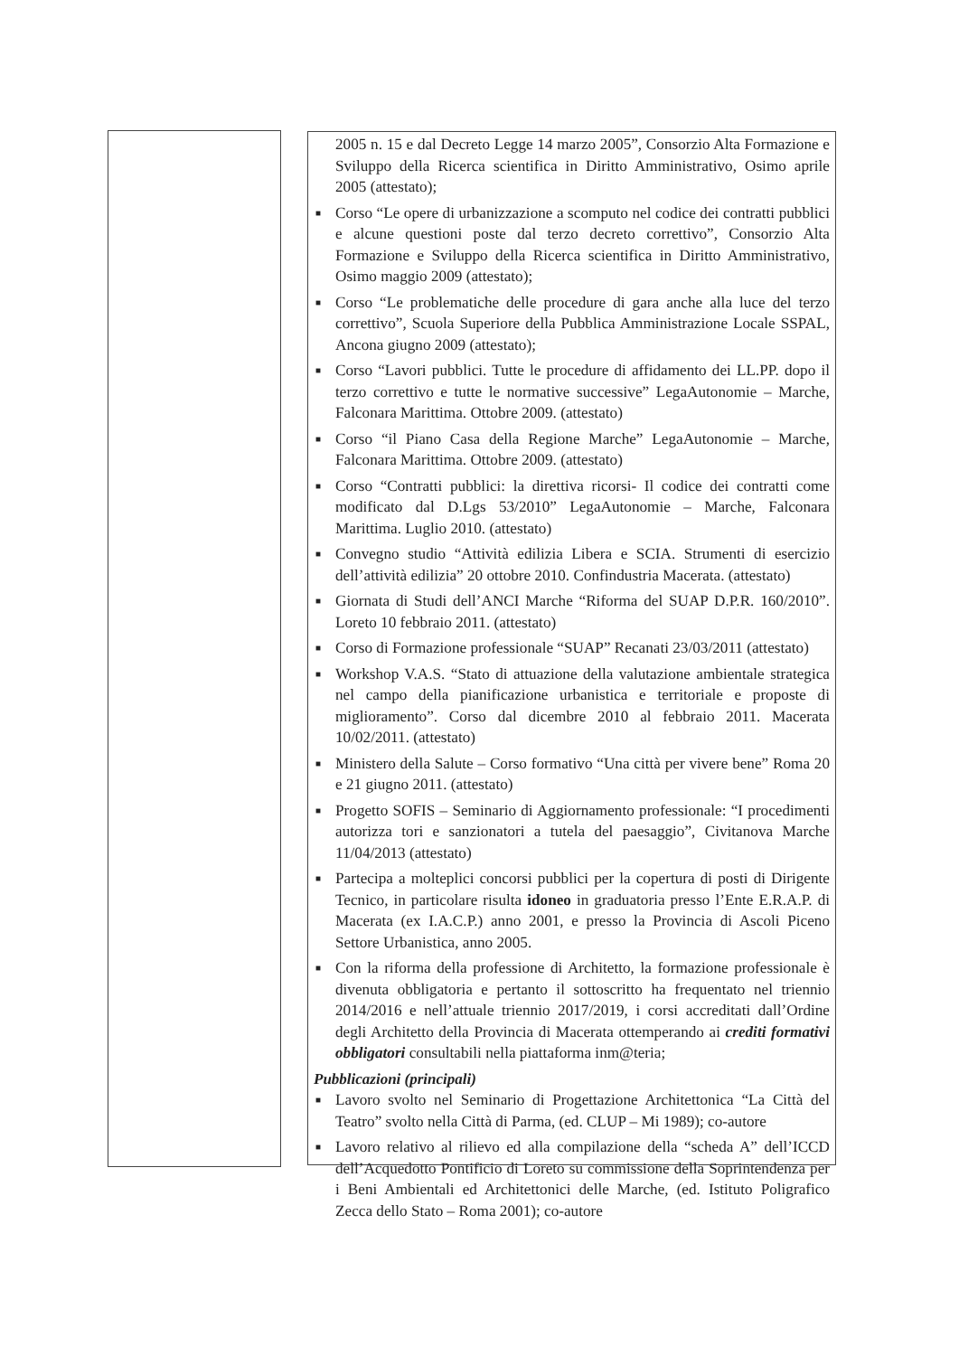2005 n. 15 e dal Decreto Legge 14 marzo 2005”, Consorzio Alta Formazione e Sviluppo della Ricerca scientifica in Diritto Amministrativo, Osimo aprile 2005 (attestato);
■ Corso “Le opere di urbanizzazione a scomputo nel codice dei contratti pubblici e alcune questioni poste dal terzo decreto correttivo”, Consorzio Alta Formazione e Sviluppo della Ricerca scientifica in Diritto Amministrativo, Osimo maggio 2009 (attestato);
■ Corso “Le problematiche delle procedure di gara anche alla luce del terzo correttivo”, Scuola Superiore della Pubblica Amministrazione Locale SSPAL, Ancona giugno 2009 (attestato);
■ Corso “Lavori pubblici. Tutte le procedure di affidamento dei LL.PP. dopo il terzo correttivo e tutte le normative successive” LegaAutonomie – Marche, Falconara Marittima. Ottobre 2009. (attestato)
■ Corso “il Piano Casa della Regione Marche” LegaAutonomie – Marche, Falconara Marittima. Ottobre 2009. (attestato)
■ Corso “Contratti pubblici: la direttiva ricorsi- Il codice dei contratti come modificato dal D.Lgs 53/2010” LegaAutonomie – Marche, Falconara Marittima. Luglio 2010. (attestato)
■ Convegno studio “Attività edilizia Libera e SCIA. Strumenti di esercizio dell’attività edilizia” 20 ottobre 2010. Confindustria Macerata. (attestato)
■ Giornata di Studi dell’ANCI Marche “Riforma del SUAP D.P.R. 160/2010”. Loreto 10 febbraio 2011. (attestato)
■ Corso di Formazione professionale “SUAP” Recanati 23/03/2011 (attestato)
■ Workshop V.A.S. “Stato di attuazione della valutazione ambientale strategica nel campo della pianificazione urbanistica e territoriale e proposte di miglioramento”. Corso dal dicembre 2010 al febbraio 2011. Macerata 10/02/2011. (attestato)
■ Ministero della Salute – Corso formativo “Una città per vivere bene” Roma 20 e 21 giugno 2011. (attestato)
■ Progetto SOFIS – Seminario di Aggiornamento professionale: “I procedimenti autorizza tori e sanzionatori a tutela del paesaggio”, Civitanova Marche 11/04/2013 (attestato)
■ Partecipa a molteplici concorsi pubblici per la copertura di posti di Dirigente Tecnico, in particolare risulta idoneo in graduatoria presso l’Ente E.R.A.P. di Macerata (ex I.A.C.P.) anno 2001, e presso la Provincia di Ascoli Piceno Settore Urbanistica, anno 2005.
■ Con la riforma della professione di Architetto, la formazione professionale è divenuta obbligatoria e pertanto il sottoscritto ha frequentato nel triennio 2014/2016 e nell’attuale triennio 2017/2019, i corsi accreditati dall’Ordine degli Architetto della Provincia di Macerata ottemperando ai crediti formativi obbligatori consultabili nella piattaforma inm@teria;
Pubblicazioni (principali)
■ Lavoro svolto nel Seminario di Progettazione Architettonica “La Città del Teatro” svolto nella Città di Parma, (ed. CLUP – Mi 1989); co-autore
■ Lavoro relativo al rilievo ed alla compilazione della “scheda A” dell’ICCD dell’Acquedotto Pontificio di Loreto su commissione della Soprintendenza per i Beni Ambientali ed Architettonici delle Marche, (ed. Istituto Poligrafico Zecca dello Stato – Roma 2001); co-autore